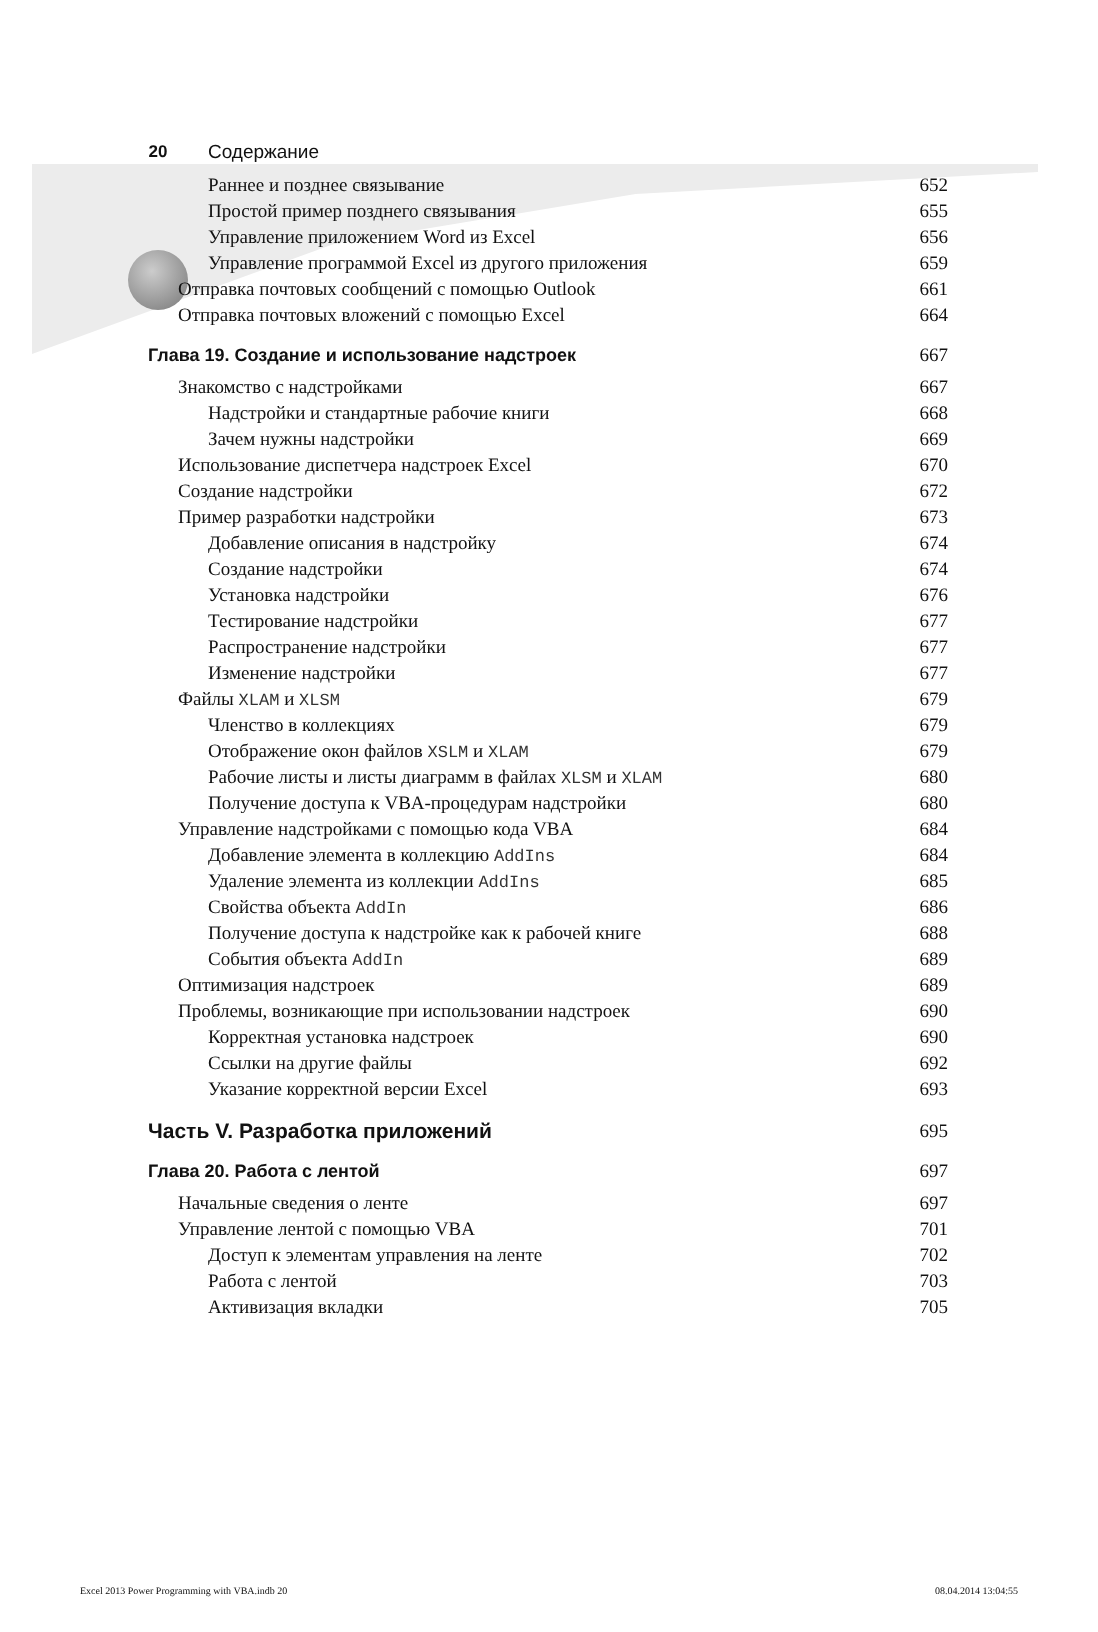20 Содержание
Раннее и позднее связывание 652
Простой пример позднего связывания 655
Управление приложением Word из Excel 656
Управление программой Excel из другого приложения 659
Отправка почтовых сообщений с помощью Outlook 661
Отправка почтовых вложений с помощью Excel 664
Глава 19. Создание и использование надстроек 667
Знакомство с надстройками 667
Надстройки и стандартные рабочие книги 668
Зачем нужны надстройки 669
Использование диспетчера надстроек Excel 670
Создание надстройки 672
Пример разработки надстройки 673
Добавление описания в надстройку 674
Создание надстройки 674
Установка надстройки 676
Тестирование надстройки 677
Распространение надстройки 677
Изменение надстройки 677
Файлы XLAM и XLSM 679
Членство в коллекциях 679
Отображение окон файлов XSLM и XLAM 679
Рабочие листы и листы диаграмм в файлах XLSM и XLAM 680
Получение доступа к VBA-процедурам надстройки 680
Управление надстройками с помощью кода VBA 684
Добавление элемента в коллекцию AddIns 684
Удаление элемента из коллекции AddIns 685
Свойства объекта AddIn 686
Получение доступа к надстройке как к рабочей книге 688
События объекта AddIn 689
Оптимизация надстроек 689
Проблемы, возникающие при использовании надстроек 690
Корректная установка надстроек 690
Ссылки на другие файлы 692
Указание корректной версии Excel 693
Часть V. Разработка приложений 695
Глава 20. Работа с лентой 697
Начальные сведения о ленте 697
Управление лентой с помощью VBA 701
Доступ к элементам управления на ленте 702
Работа с лентой 703
Активизация вкладки 705
Excel 2013 Power Programming with VBA.indb 20 08.04.2014 13:04:55